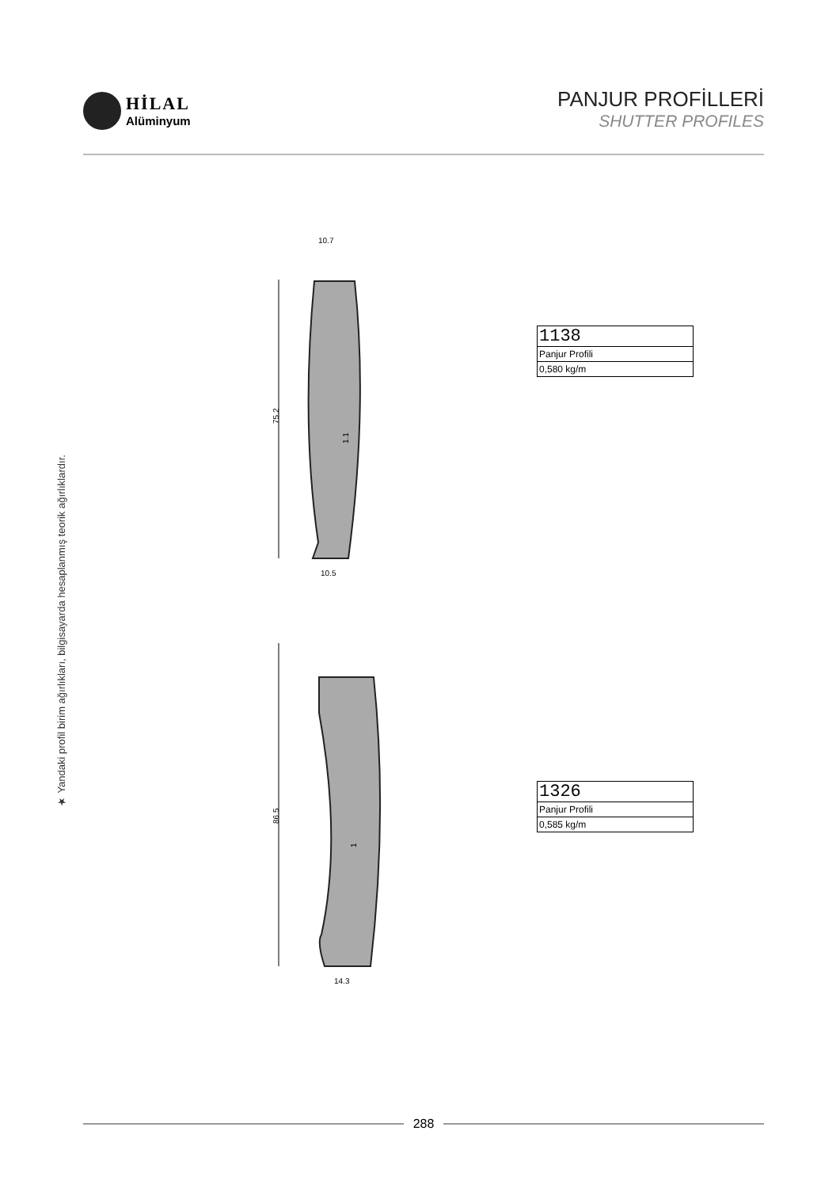HİLAL
Alüminyum
PANJUR PROFİLLERİ
SHUTTER PROFILES
★ Yandaki profil birim ağırlıkları, bilgisayarda hesaplanmış teorik ağırlıklardır.
10.7
10.5
75.2
1.1
14.3
86.5
1
| 1138 |
| Panjur Profili |
| 0,580 kg/m |
| 1326 |
| Panjur Profili |
| 0,585 kg/m |
288